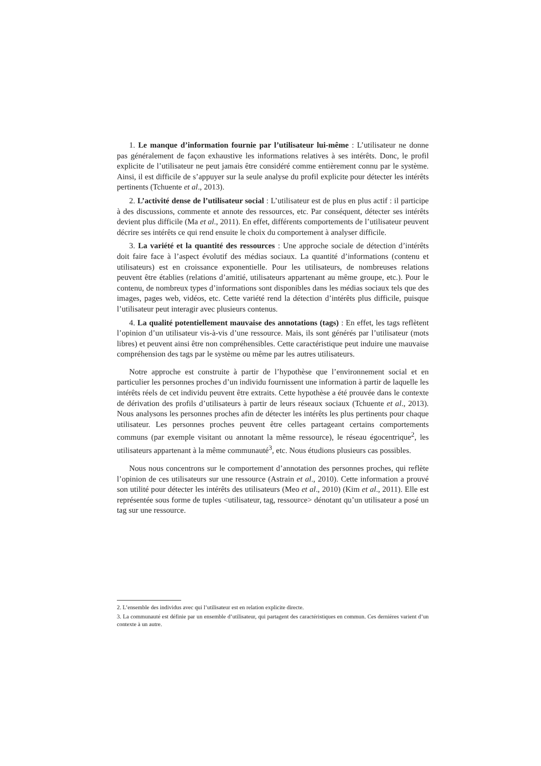1. Le manque d’information fournie par l’utilisateur lui-même : L’utilisateur ne donne pas généralement de façon exhaustive les informations relatives à ses intérêts. Donc, le profil explicite de l’utilisateur ne peut jamais être considéré comme entièrement connu par le système. Ainsi, il est difficile de s’appuyer sur la seule analyse du profil explicite pour détecter les intérêts pertinents (Tchuente et al., 2013).
2. L’activité dense de l’utilisateur social : L’utilisateur est de plus en plus actif : il participe à des discussions, commente et annote des ressources, etc. Par conséquent, détecter ses intérêts devient plus difficile (Ma et al., 2011). En effet, différents comportements de l’utilisateur peuvent décrire ses intérêts ce qui rend ensuite le choix du comportement à analyser difficile.
3. La variété et la quantité des ressources : Une approche sociale de détection d’intérêts doit faire face à l’aspect évolutif des médias sociaux. La quantité d’informations (contenu et utilisateurs) est en croissance exponentielle. Pour les utilisateurs, de nombreuses relations peuvent être établies (relations d’amitié, utilisateurs appartenant au même groupe, etc.). Pour le contenu, de nombreux types d’informations sont disponibles dans les médias sociaux tels que des images, pages web, vidéos, etc. Cette variété rend la détection d’intérêts plus difficile, puisque l’utilisateur peut interagir avec plusieurs contenus.
4. La qualité potentiellement mauvaise des annotations (tags) : En effet, les tags reflètent l’opinion d’un utilisateur vis-à-vis d’une ressource. Mais, ils sont générés par l’utilisateur (mots libres) et peuvent ainsi être non compréhensibles. Cette caractéristique peut induire une mauvaise compréhension des tags par le système ou même par les autres utilisateurs.
Notre approche est construite à partir de l’hypothèse que l’environnement social et en particulier les personnes proches d’un individu fournissent une information à partir de laquelle les intérêts réels de cet individu peuvent être extraits. Cette hypothèse a été prouvée dans le contexte de dérivation des profils d’utilisateurs à partir de leurs réseaux sociaux (Tchuente et al., 2013). Nous analysons les personnes proches afin de détecter les intérêts les plus pertinents pour chaque utilisateur. Les personnes proches peuvent être celles partageant certains comportements communs (par exemple visitant ou annotant la même ressource), le réseau égocentrique<sup>2</sup>, les utilisateurs appartenant à la même communauté<sup>3</sup>, etc. Nous étudions plusieurs cas possibles.
Nous nous concentrons sur le comportement d’annotation des personnes proches, qui reflète l’opinion de ces utilisateurs sur une ressource (Astrain et al., 2010). Cette information a prouvé son utilité pour détecter les intérêts des utilisateurs (Meo et al., 2010) (Kim et al., 2011). Elle est représentée sous forme de tuples <utilisateur, tag, ressource> dénotant qu’un utilisateur a posé un tag sur une ressource.
2. L’ensemble des individus avec qui l’utilisateur est en relation explicite directe.
3. La communauté est définie par un ensemble d’utilisateur, qui partagent des caractéristiques en commun. Ces dernières varient d’un contexte à un autre.